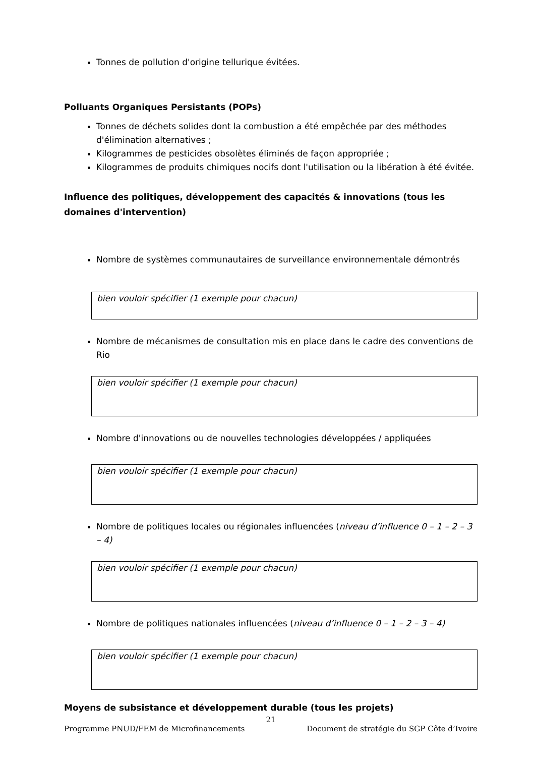Tonnes de pollution d'origine tellurique évitées.
Polluants Organiques Persistants (POPs)
Tonnes de déchets solides dont la combustion a été empêchée par des méthodes d'élimination alternatives ;
Kilogrammes de pesticides obsolètes éliminés de façon appropriée ;
Kilogrammes de produits chimiques nocifs dont l'utilisation ou la libération à été évitée.
Influence des politiques, développement des capacités & innovations (tous les domaines d'intervention)
Nombre de systèmes communautaires de surveillance environnementale démontrés
bien vouloir spécifier (1 exemple pour chacun)
Nombre de mécanismes de consultation mis en place dans le cadre des conventions de Rio
bien vouloir spécifier (1 exemple pour chacun)
Nombre d'innovations ou de nouvelles technologies développées / appliquées
bien vouloir spécifier (1 exemple pour chacun)
Nombre de politiques locales ou régionales influencées (niveau d’influence 0 – 1 – 2 – 3 – 4)
bien vouloir spécifier (1 exemple pour chacun)
Nombre de politiques nationales influencées (niveau d’influence 0 – 1 – 2 – 3 – 4)
bien vouloir spécifier (1 exemple pour chacun)
Moyens de subsistance et développement durable (tous les projets)
21
Programme PNUD/FEM de Microfinancements Document de stratégie du SGP Côte d’Ivoire